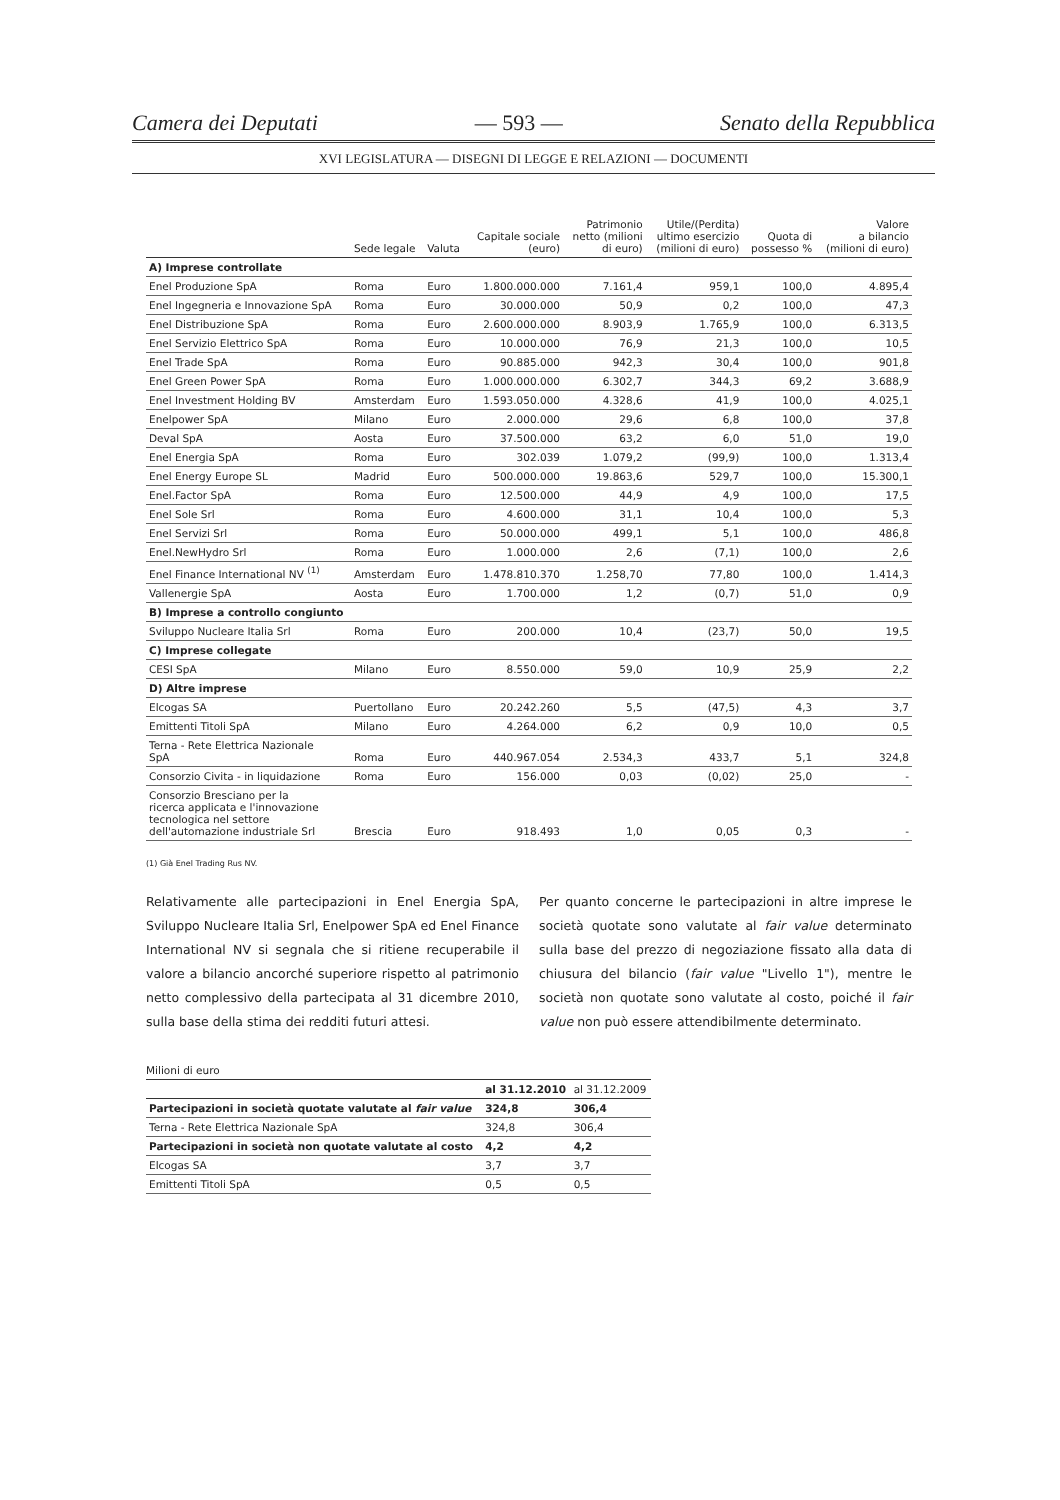Camera dei Deputati — 593 — Senato della Repubblica
XVI LEGISLATURA — DISEGNI DI LEGGE E RELAZIONI — DOCUMENTI
| | Sede legale | Valuta | Capitale sociale (euro) | Patrimonio netto (milioni di euro) | Utile/(Perdita) ultimo esercizio (milioni di euro) | Quota di possesso % | Valore a bilancio (milioni di euro) |
| --- | --- | --- | --- | --- | --- | --- | --- |
| A) Imprese controllate | | | | | | | |
| Enel Produzione SpA | Roma | Euro | 1.800.000.000 | 7.161,4 | 959,1 | 100,0 | 4.895,4 |
| Enel Ingegneria e Innovazione SpA | Roma | Euro | 30.000.000 | 50,9 | 0,2 | 100,0 | 47,3 |
| Enel Distribuzione SpA | Roma | Euro | 2.600.000.000 | 8.903,9 | 1.765,9 | 100,0 | 6.313,5 |
| Enel Servizio Elettrico SpA | Roma | Euro | 10.000.000 | 76,9 | 21,3 | 100,0 | 10,5 |
| Enel Trade SpA | Roma | Euro | 90.885.000 | 942,3 | 30,4 | 100,0 | 901,8 |
| Enel Green Power SpA | Roma | Euro | 1.000.000.000 | 6.302,7 | 344,3 | 69,2 | 3.688,9 |
| Enel Investment Holding BV | Amsterdam | Euro | 1.593.050.000 | 4.328,6 | 41,9 | 100,0 | 4.025,1 |
| Enelpower SpA | Milano | Euro | 2.000.000 | 29,6 | 6,8 | 100,0 | 37,8 |
| Deval SpA | Aosta | Euro | 37.500.000 | 63,2 | 6,0 | 51,0 | 19,0 |
| Enel Energia SpA | Roma | Euro | 302.039 | 1.079,2 | (99,9) | 100,0 | 1.313,4 |
| Enel Energy Europe SL | Madrid | Euro | 500.000.000 | 19.863,6 | 529,7 | 100,0 | 15.300,1 |
| Enel.Factor SpA | Roma | Euro | 12.500.000 | 44,9 | 4,9 | 100,0 | 17,5 |
| Enel Sole Srl | Roma | Euro | 4.600.000 | 31,1 | 10,4 | 100,0 | 5,3 |
| Enel Servizi Srl | Roma | Euro | 50.000.000 | 499,1 | 5,1 | 100,0 | 486,8 |
| Enel.NewHydro Srl | Roma | Euro | 1.000.000 | 2,6 | (7,1) | 100,0 | 2,6 |
| Enel Finance International NV <sup>(1)</sup> | Amsterdam | Euro | 1.478.810.370 | 1.258,70 | 77,80 | 100,0 | 1.414,3 |
| Vallenergie SpA | Aosta | Euro | 1.700.000 | 1,2 | (0,7) | 51,0 | 0,9 |
| B) Imprese a controllo congiunto | | | | | | | |
| Sviluppo Nucleare Italia Srl | Roma | Euro | 200.000 | 10,4 | (23,7) | 50,0 | 19,5 |
| C) Imprese collegate | | | | | | | |
| CESI SpA | Milano | Euro | 8.550.000 | 59,0 | 10,9 | 25,9 | 2,2 |
| D) Altre imprese | | | | | | | |
| Elcogas SA | Puertollano | Euro | 20.242.260 | 5,5 | (47,5) | 4,3 | 3,7 |
| Emittenti Titoli SpA | Milano | Euro | 4.264.000 | 6,2 | 0,9 | 10,0 | 0,5 |
| Terna - Rete Elettrica Nazionale SpA | Roma | Euro | 440.967.054 | 2.534,3 | 433,7 | 5,1 | 324,8 |
| Consorzio Civita - in liquidazione | Roma | Euro | 156.000 | 0,03 | (0,02) | 25,0 | - |
| Consorzio Bresciano per la ricerca applicata e l'innovazione tecnologica nel settore dell'automazione industriale Srl | Brescia | Euro | 918.493 | 1,0 | 0,05 | 0,3 | - |
(1) Già Enel Trading Rus NV.
Relativamente alle partecipazioni in Enel Energia SpA, Sviluppo Nucleare Italia Srl, Enelpower SpA ed Enel Finance International NV si segnala che si ritiene recuperabile il valore a bilancio ancorché superiore rispetto al patrimonio netto complessivo della partecipata al 31 dicembre 2010, sulla base della stima dei redditi futuri attesi.
Per quanto concerne le partecipazioni in altre imprese le società quotate sono valutate al fair value determinato sulla base del prezzo di negoziazione fissato alla data di chiusura del bilancio (fair value "Livello 1"), mentre le società non quotate sono valutate al costo, poiché il fair value non può essere attendibilmente determinato.
Milioni di euro
| | al 31.12.2010 | al 31.12.2009 |
| --- | --- | --- |
| Partecipazioni in società quotate valutate al fair value | 324,8 | 306,4 |
| Terna - Rete Elettrica Nazionale SpA | 324,8 | 306,4 |
| Partecipazioni in società non quotate valutate al costo | 4,2 | 4,2 |
| Elcogas SA | 3,7 | 3,7 |
| Emittenti Titoli SpA | 0,5 | 0,5 |